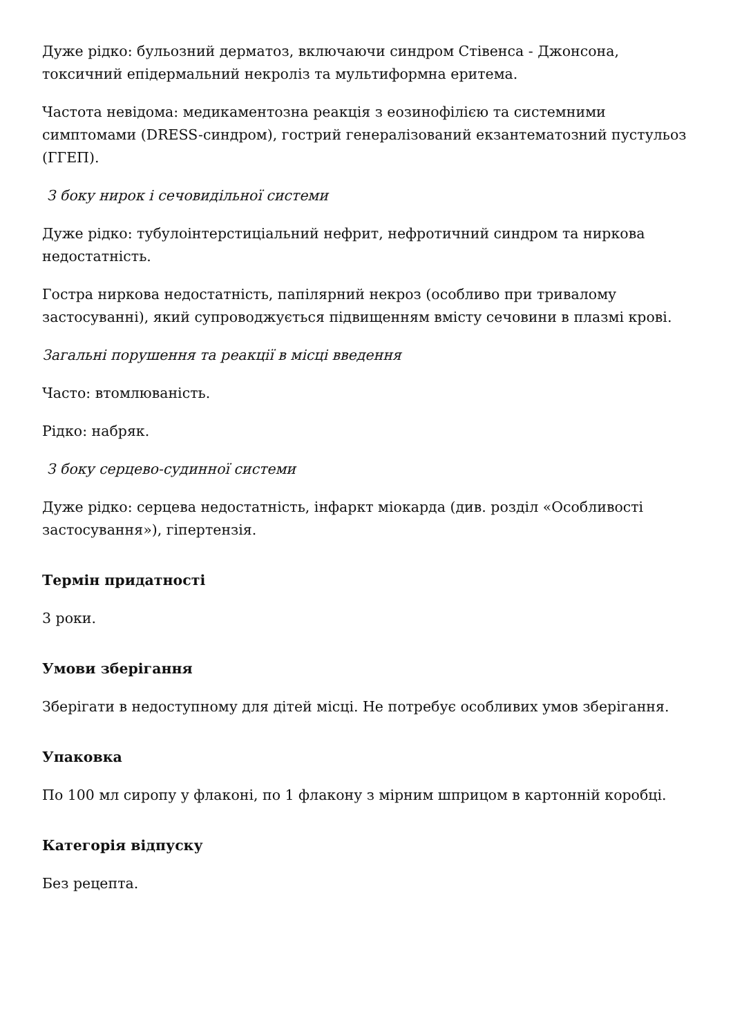Дуже рідко: бульозний дерматоз, включаючи синдром Стівенса - Джонсона, токсичний епідермальний некроліз та мультиформна еритема.
Частота невідома: медикаментозна реакція з еозинофілією та системними симптомами (DRESS-синдром), гострий генералізований екзантематозний пустульоз (ГГЕП).
З боку нирок і сечовидільної системи
Дуже рідко: тубулоінтерстиціальний нефрит, нефротичний синдром та ниркова недостатність.
Гостра ниркова недостатність, папілярний некроз (особливо при тривалому застосуванні), який супроводжується підвищенням вмісту сечовини в плазмі крові.
Загальні порушення та реакції в місці введення
Часто: втомлюваність.
Рідко: набряк.
З боку серцево-судинної системи
Дуже рідко: серцева недостатність, інфаркт міокарда (див. розділ «Особливості застосування»), гіпертензія.
Термін придатності
3 роки.
Умови зберігання
Зберігати в недоступному для дітей місці. Не потребує особливих умов зберігання.
Упаковка
По 100 мл сиропу у флаконі, по 1 флакону з мірним шприцом в картонній коробці.
Категорія відпуску
Без рецепта.